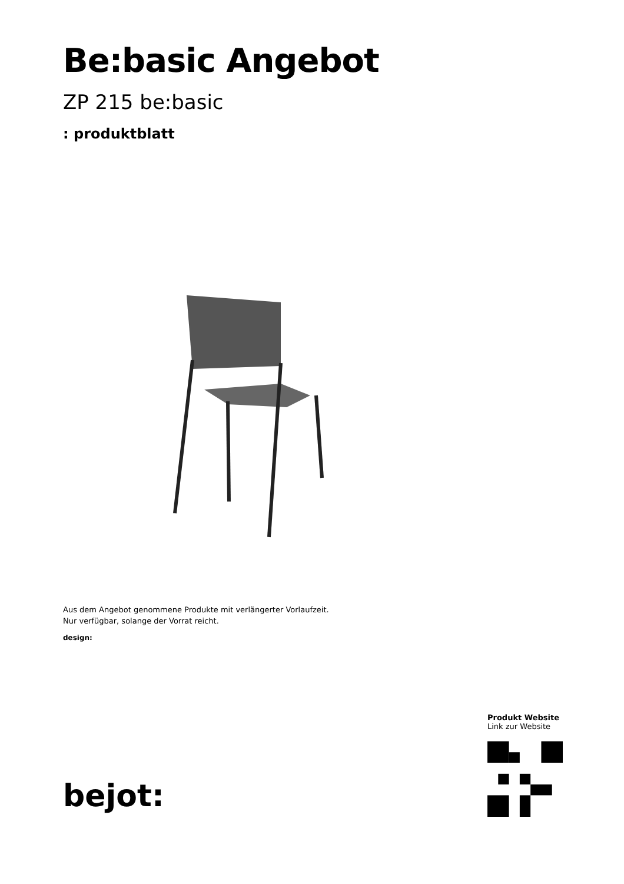Be:basic Angebot
ZP 215 be:basic
: produktblatt
Aus dem Angebot genommene Produkte mit verlängerter Vorlaufzeit.
Nur verfügbar, solange der Vorrat reicht.
design:
bejot:
Produkt Website
Link zur Website